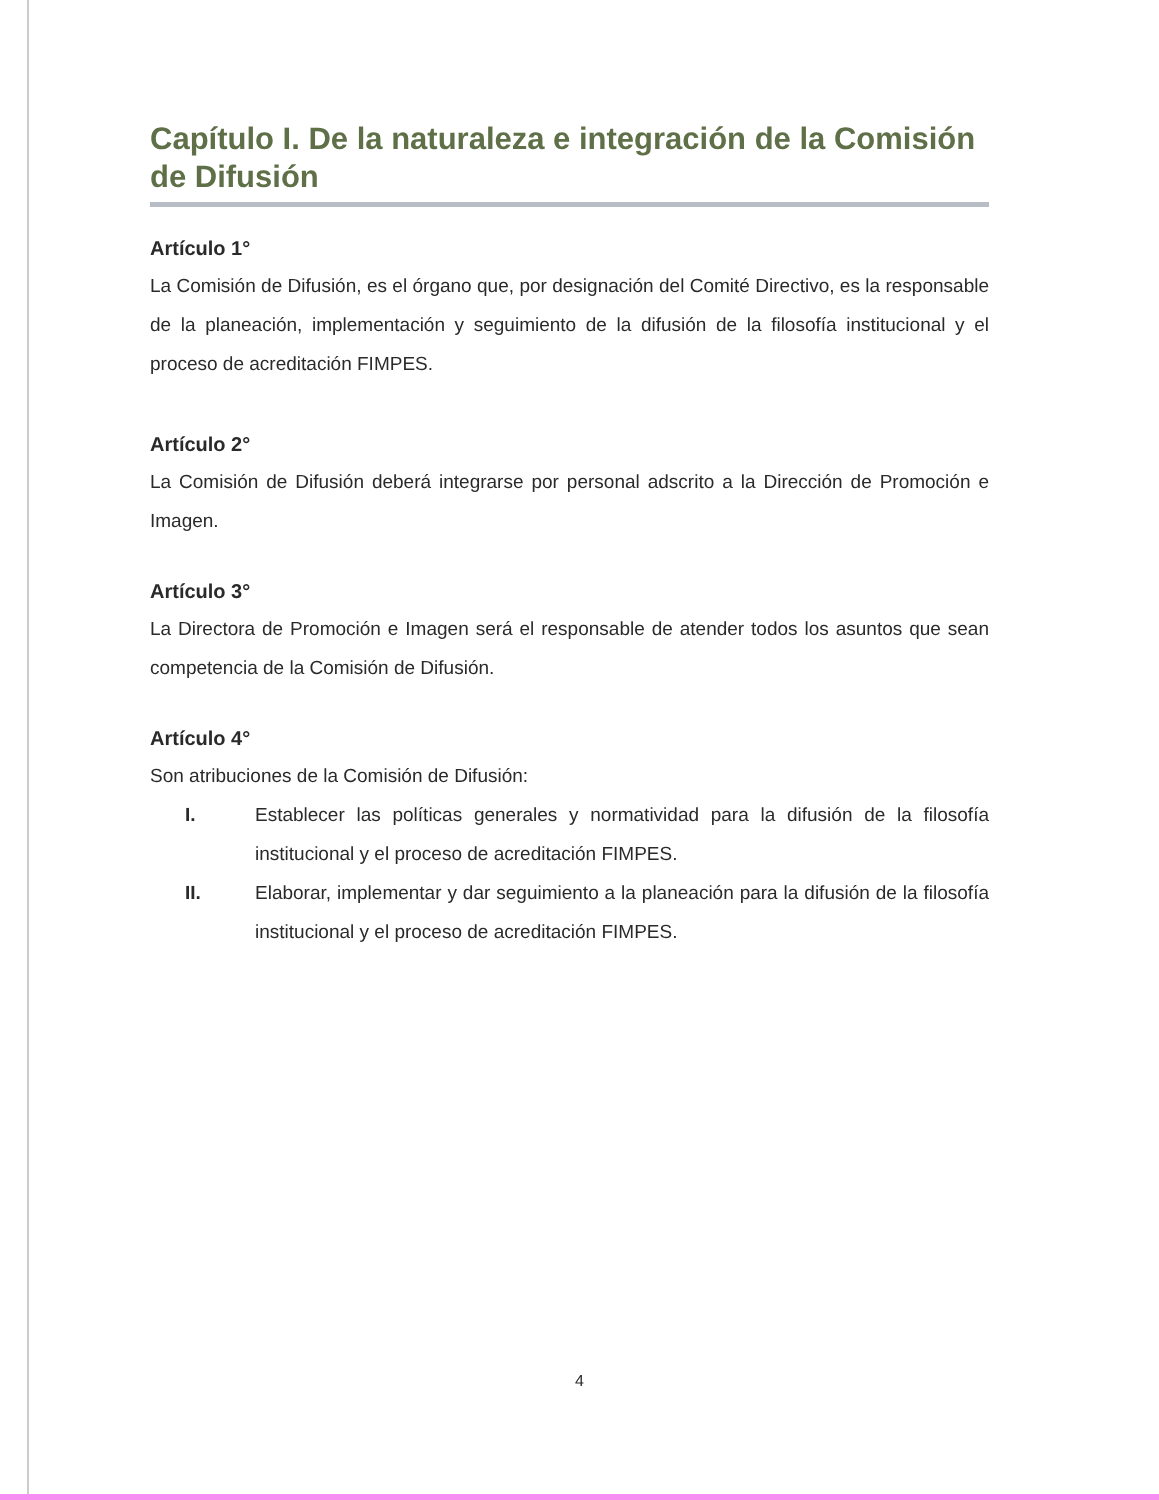Capítulo I. De la naturaleza e integración de la Comisión de Difusión
Artículo 1°
La Comisión de Difusión, es el órgano que, por designación del Comité Directivo, es la responsable de la planeación, implementación y seguimiento de la difusión de la filosofía institucional y el proceso de acreditación FIMPES.
Artículo 2°
La Comisión de Difusión deberá integrarse por personal adscrito a la Dirección de Promoción e Imagen.
Artículo 3°
La Directora de Promoción e Imagen será el responsable de atender todos los asuntos que sean competencia de la Comisión de Difusión.
Artículo 4°
Son atribuciones de la Comisión de Difusión:
I. Establecer las políticas generales y normatividad para la difusión de la filosofía institucional y el proceso de acreditación FIMPES.
II. Elaborar, implementar y dar seguimiento a la planeación para la difusión de la filosofía institucional y el proceso de acreditación FIMPES.
4